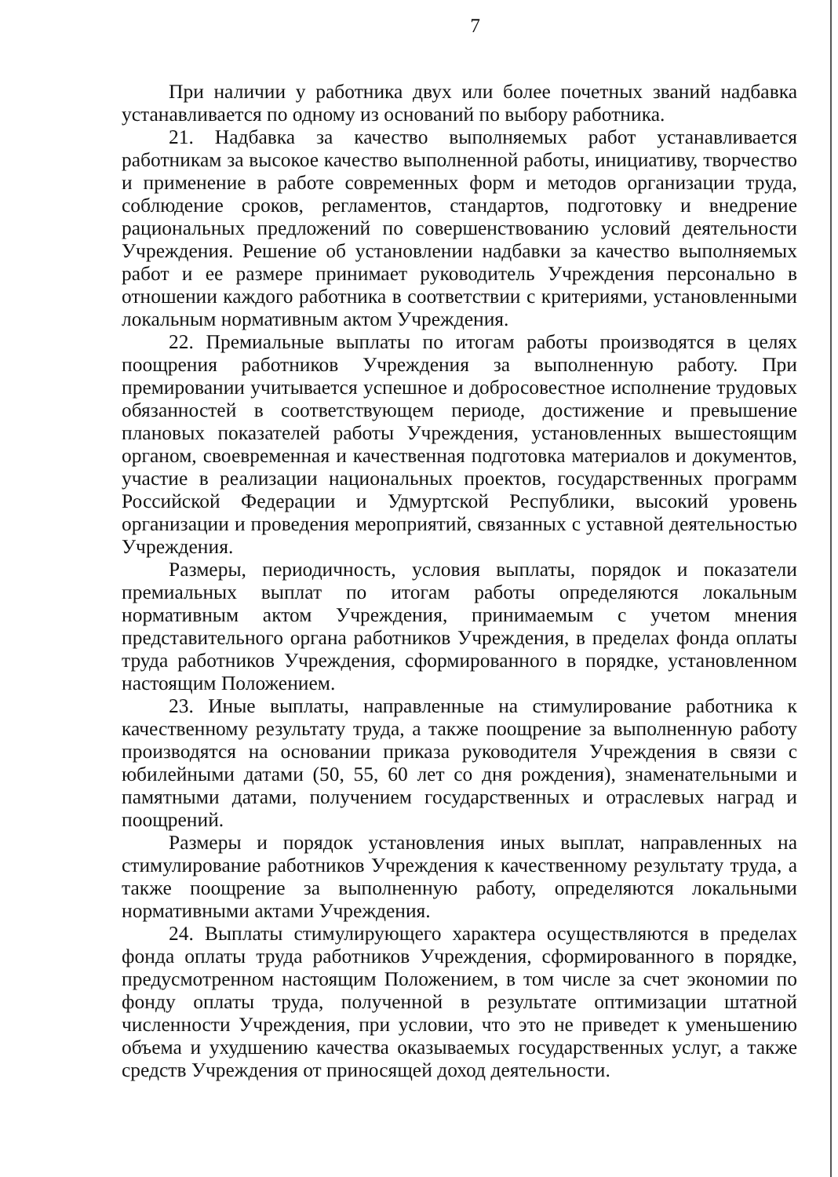7
При наличии у работника двух или более почетных званий надбавка устанавливается по одному из оснований по выбору работника.
21. Надбавка за качество выполняемых работ устанавливается работникам за высокое качество выполненной работы, инициативу, творчество и применение в работе современных форм и методов организации труда, соблюдение сроков, регламентов, стандартов, подготовку и внедрение рациональных предложений по совершенствованию условий деятельности Учреждения. Решение об установлении надбавки за качество выполняемых работ и ее размере принимает руководитель Учреждения персонально в отношении каждого работника в соответствии с критериями, установленными локальным нормативным актом Учреждения.
22. Премиальные выплаты по итогам работы производятся в целях поощрения работников Учреждения за выполненную работу. При премировании учитывается успешное и добросовестное исполнение трудовых обязанностей в соответствующем периоде, достижение и превышение плановых показателей работы Учреждения, установленных вышестоящим органом, своевременная и качественная подготовка материалов и документов, участие в реализации национальных проектов, государственных программ Российской Федерации и Удмуртской Республики, высокий уровень организации и проведения мероприятий, связанных с уставной деятельностью Учреждения.
Размеры, периодичность, условия выплаты, порядок и показатели премиальных выплат по итогам работы определяются локальным нормативным актом Учреждения, принимаемым с учетом мнения представительного органа работников Учреждения, в пределах фонда оплаты труда работников Учреждения, сформированного в порядке, установленном настоящим Положением.
23. Иные выплаты, направленные на стимулирование работника к качественному результату труда, а также поощрение за выполненную работу производятся на основании приказа руководителя Учреждения в связи с юбилейными датами (50, 55, 60 лет со дня рождения), знаменательными и памятными датами, получением государственных и отраслевых наград и поощрений.
Размеры и порядок установления иных выплат, направленных на стимулирование работников Учреждения к качественному результату труда, а также поощрение за выполненную работу, определяются локальными нормативными актами Учреждения.
24. Выплаты стимулирующего характера осуществляются в пределах фонда оплаты труда работников Учреждения, сформированного в порядке, предусмотренном настоящим Положением, в том числе за счет экономии по фонду оплаты труда, полученной в результате оптимизации штатной численности Учреждения, при условии, что это не приведет к уменьшению объема и ухудшению качества оказываемых государственных услуг, а также средств Учреждения от приносящей доход деятельности.